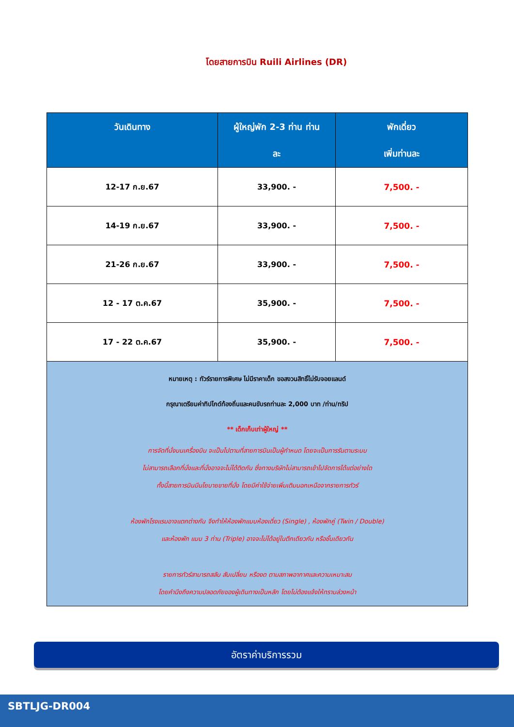โดยสายการบิน Ruili Airlines (DR)
| วันเดินทาง | ผู้ใหญ่พัก 2-3 ท่าน ท่าน ละ | พักเดี่ยว เพิ่มท่านละ |
| --- | --- | --- |
| 12-17 ก.ย.67 | 33,900. - | 7,500. - |
| 14-19 ก.ย.67 | 33,900. - | 7,500. - |
| 21-26 ก.ย.67 | 33,900. - | 7,500. - |
| 12 - 17 ต.ค.67 | 35,900. - | 7,500. - |
| 17 - 22 ต.ค.67 | 35,900. - | 7,500. - |
| หมายเหตุ : ทัวร์รายการพิเศษ ไม่มีราคาเด็ก ขอสงวนสิทธิ์ไม่รับจอยแลนด์ กรุณาเตรียมค่าทิปไกด์ท้องถิ่นและคนขับรถท่านละ 2,000 บาท /ท่าน/ทริป ** เด็กเก็บเท่าผู้ใหญ่ ** การจัดที่นั่งบนเครื่องบิน จะเป็นไปตามที่สายการบินเป็นผู้กำหนด โดยจะเป็นการรันตามระบบ ไม่สามารถเลือกที่นั่งและที่นั่งอาจจะไม่ได้ติดกัน ซึ่งทางบริษัทไม่สามารถเข้าไปจัดการได้แต่อย่างใด ทั้งนี้สายการบินมีนโยบายขายที่นั่ง โดยมีค่าใช้จ่ายเพิ่มเติมนอกเหนือจากรายการทัวร์ ห้องพักโรงแรมอาจแตกต่างกัน จึงทำให้ห้องพักแบบห้องเดี่ยว (Single) , ห้องพักคู่ (Twin / Double) และห้องพัก แบบ 3 ท่าน (Triple) อาจจะไม่ได้อยู่ในตึกเดียวกัน หรือชั้นเดียวกัน รายการทัวร์สามารถสลับ สับเปลี่ยน หรืองด ตามสภาพอากาศและความเหมาะสม โดยคำนึงถึงความปลอดภัยของผู้เดินทางเป็นหลัก โดยไม่ต้องแจ้งให้ทราบล่วงหน้า | | |
อัตราค่าบริการรวม
SBTLJG-DR004